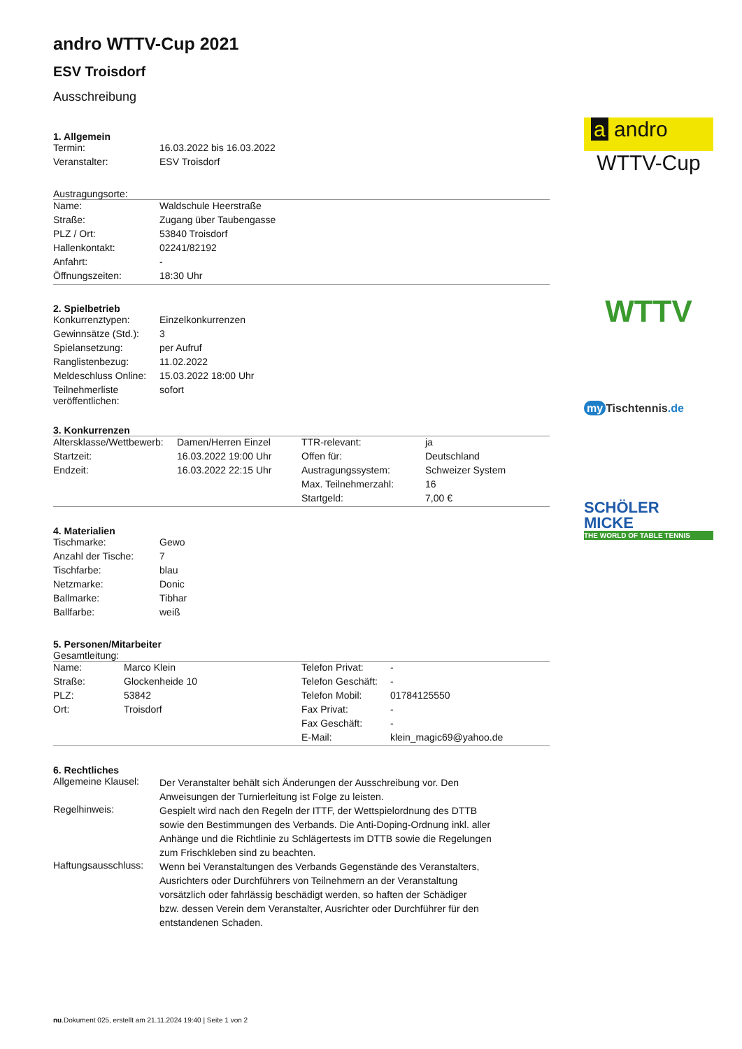andro WTTV-Cup 2021
ESV Troisdorf
Ausschreibung
1. Allgemein
| Termin: | 16.03.2022 bis 16.03.2022 |
| Veranstalter: | ESV Troisdorf |
Austragungsorte:
| Name: | Waldschule Heerstraße |
| Straße: | Zugang über Taubengasse |
| PLZ / Ort: | 53840 Troisdorf |
| Hallenkontakt: | 02241/82192 |
| Anfahrt: | - |
| Öffnungszeiten: | 18:30 Uhr |
2. Spielbetrieb
| Konkurrenztypen: | Einzelkonkurrenzen |
| Gewinnsätze (Std.): | 3 |
| Spielansetzung: | per Aufruf |
| Ranglistenbezug: | 11.02.2022 |
| Meldeschluss Online: | 15.03.2022 18:00 Uhr |
| Teilnehmerliste veröffentlichen: | sofort |
3. Konkurrenzen
| Altersklasse/Wettbewerb: | Damen/Herren Einzel | TTR-relevant: | ja |
| Startzeit: | 16.03.2022 19:00 Uhr | Offen für: | Deutschland |
| Endzeit: | 16.03.2022 22:15 Uhr | Austragungssystem: | Schweizer System |
| | | Max. Teilnehmerzahl: | 16 |
| | | Startgeld: | 7,00 € |
4. Materialien
| Tischmarke: | Gewo |
| Anzahl der Tische: | 7 |
| Tischfarbe: | blau |
| Netzmarke: | Donic |
| Ballmarke: | Tibhar |
| Ballfarbe: | weiß |
5. Personen/Mitarbeiter
Gesamtleitung:
| Name: | Marco Klein | Telefon Privat: | - |
| Straße: | Glockenheide 10 | Telefon Geschäft: | - |
| PLZ: | 53842 | Telefon Mobil: | 01784125550 |
| Ort: | Troisdorf | Fax Privat: | - |
| | | Fax Geschäft: | - |
| | | E-Mail: | klein_magic69@yahoo.de |
6. Rechtliches
| Allgemeine Klausel: | Der Veranstalter behält sich Änderungen der Ausschreibung vor. Den Anweisungen der Turnierleitung ist Folge zu leisten. |
| Regelhinweis: | Gespielt wird nach den Regeln der ITTF, der Wettspielordnung des DTTB sowie den Bestimmungen des Verbands. Die Anti-Doping-Ordnung inkl. aller Anhänge und die Richtlinie zu Schlägertests im DTTB sowie die Regelungen zum Frischkleben sind zu beachten. |
| Haftungsausschluss: | Wenn bei Veranstaltungen des Verbands Gegenstände des Veranstalters, Ausrichters oder Durchführers von Teilnehmern an der Veranstaltung vorsätzlich oder fahrlässig beschädigt werden, so haften der Schädiger bzw. dessen Verein dem Veranstalter, Ausrichter oder Durchführer für den entstandenen Schaden. |
a andro
WTTV-Cup
WTTV
my Tischtennis.de
SCHÖLER
MICKE
THE WORLD OF TABLE TENNIS
nu.Dokument 025, erstellt am 21.11.2024 19:40 | Seite 1 von 2